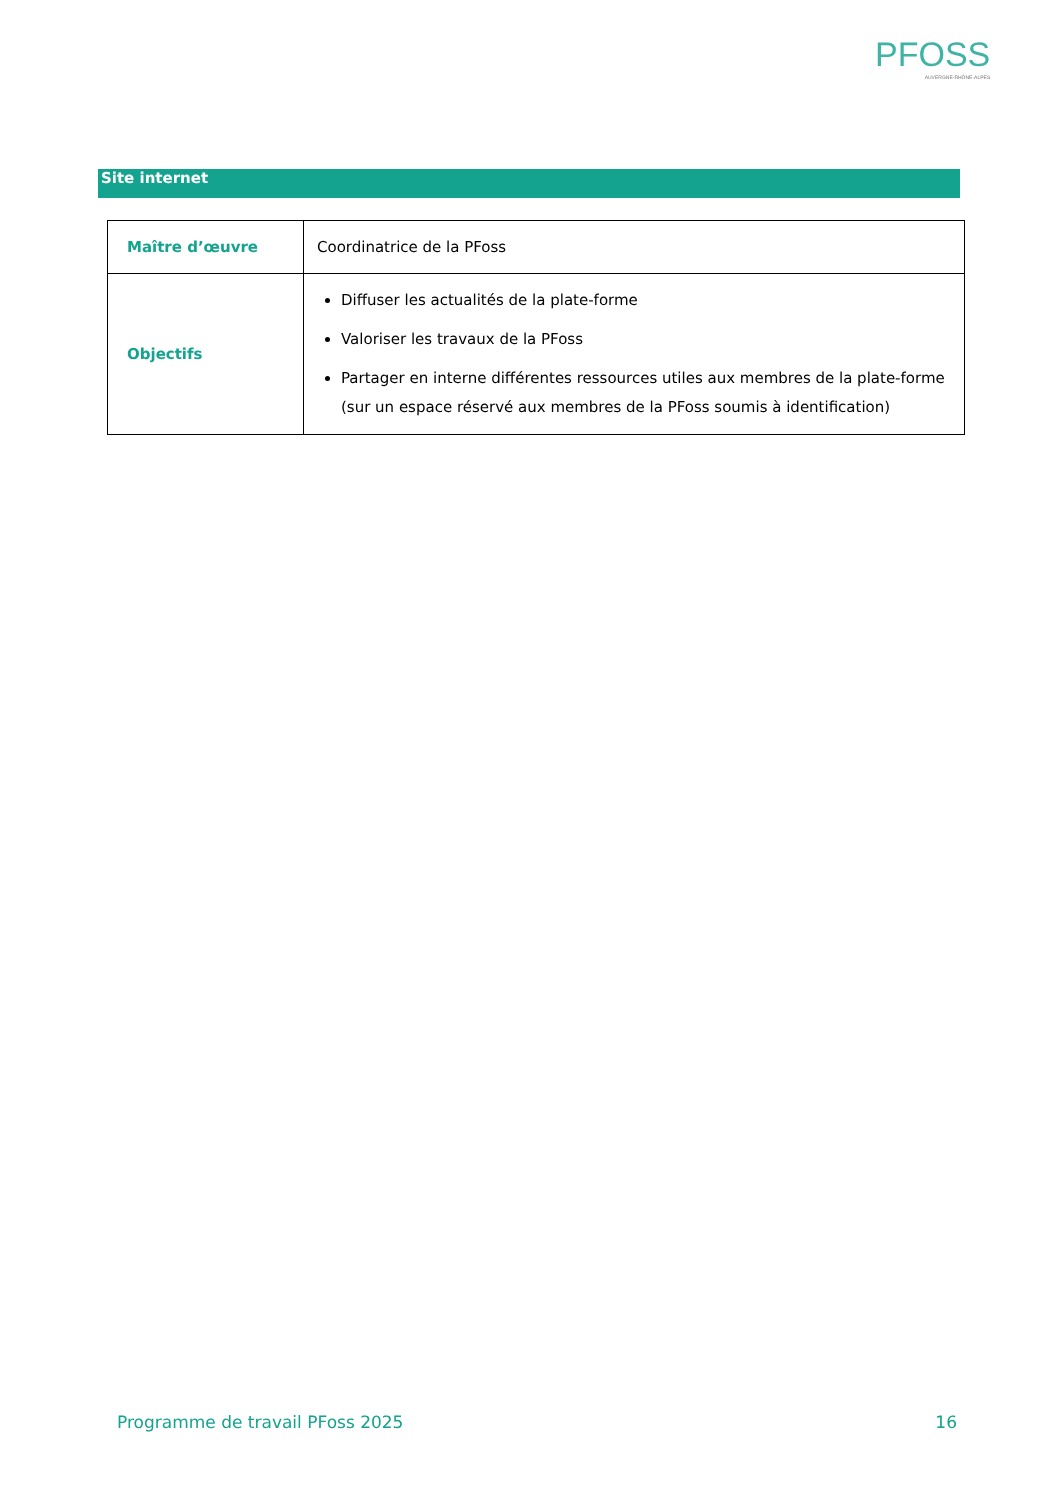PFOSS
AUVERGNE-RHÔNE-ALPES
Site internet
| Maître d’œuvre | Coordinatrice de la PFoss |
| Objectifs | Diffuser les actualités de la plate-forme Valoriser les travaux de la PFoss Partager en interne différentes ressources utiles aux membres de la plate-forme (sur un espace réservé aux membres de la PFoss soumis à identification) |
Programme de travail PFoss 2025 16